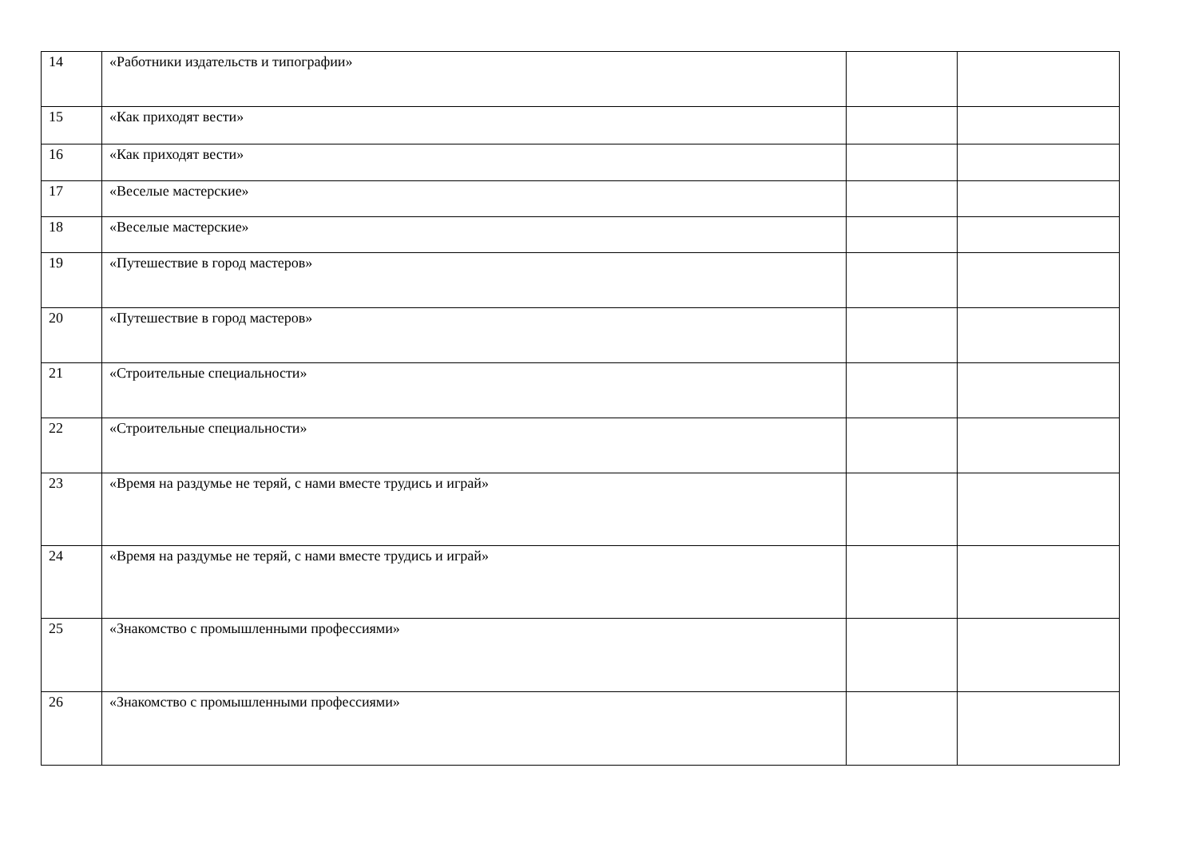| 14 | «Работники издательств и типографии» | | |
| 15 | «Как приходят вести» | | |
| 16 | «Как приходят вести» | | |
| 17 | «Веселые мастерские» | | |
| 18 | «Веселые мастерские» | | |
| 19 | «Путешествие в город мастеров» | | |
| 20 | «Путешествие в город мастеров» | | |
| 21 | «Строительные специальности» | | |
| 22 | «Строительные специальности» | | |
| 23 | «Время на раздумье не теряй, с нами вместе трудись и играй» | | |
| 24 | «Время на раздумье не теряй, с нами вместе трудись и играй» | | |
| 25 | «Знакомство с промышленными профессиями» | | |
| 26 | «Знакомство с промышленными профессиями» | | |